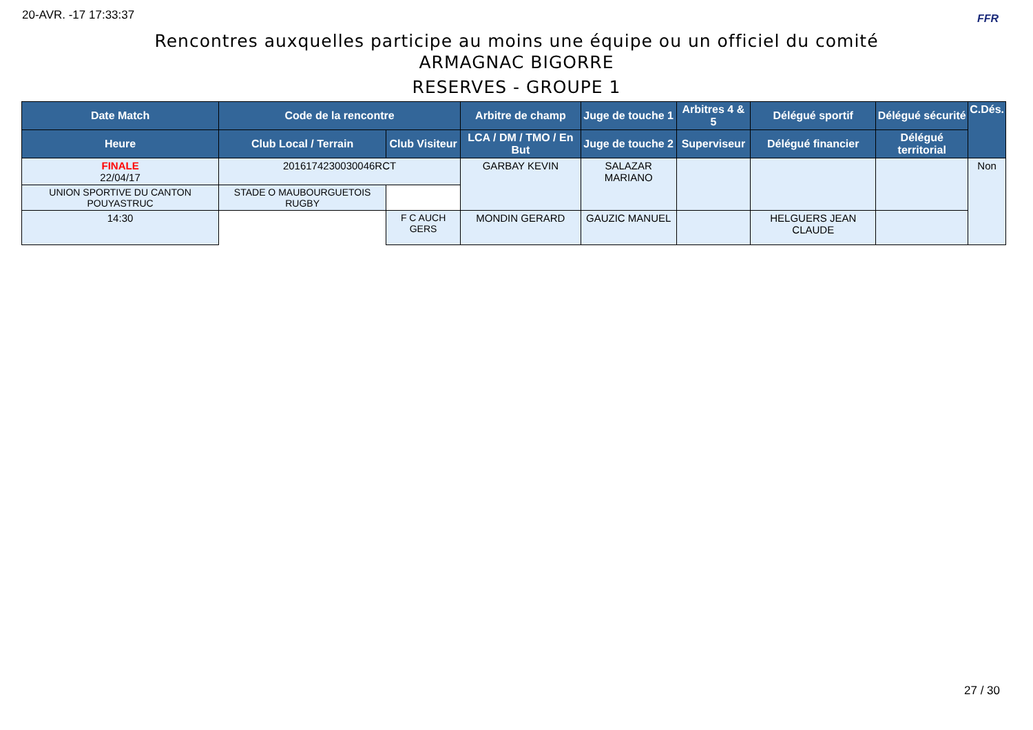20-AVR. -17 17:33:37 FFR
Rencontres auxquelles participe au moins une équipe ou un officiel du comité
ARMAGNAC BIGORRE
RESERVES - GROUPE 1
| Date Match | Code de la rencontre | | Arbitre de champ | Juge de touche 1 | Arbitres 4 & 5 | Délégué sportif | Délégué sécurité | C.Dés. |
| --- | --- | --- | --- | --- | --- | --- | --- | --- |
| Heure | Club Local / Terrain | Club Visiteur | LCA / DM / TMO / En But | Juge de touche 2 | Superviseur | Délégué financier | Délégué territorial | |
| FINALE 22/04/17 | 2016174230030046RCT | | GARBAY KEVIN | SALAZAR MARIANO | | | | Non |
| | UNION SPORTIVE DU CANTON POUYASTRUC | STADE O MAUBOURGUETOIS RUGBY | | | | | | |
| 14:30 | F C AUCH GERS | | MONDIN GERARD | GAUZIC MANUEL | | HELGUERS JEAN CLAUDE | | |
27 / 30